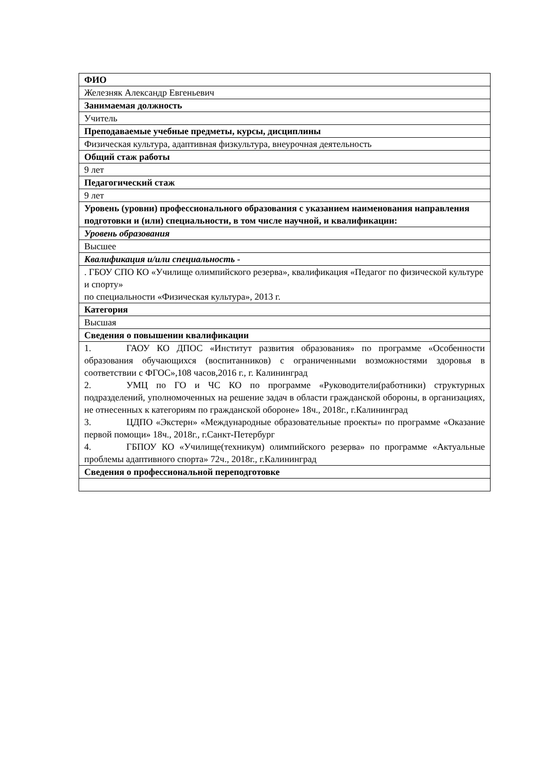| ФИО |
| Железняк Александр Евгеньевич |
| Занимаемая должность |
| Учитель |
| Преподаваемые учебные предметы, курсы, дисциплины |
| Физическая культура, адаптивная физкультура, внеурочная деятельность |
| Общий стаж работы |
| 9 лет |
| Педагогический стаж |
| 9 лет |
| Уровень (уровни) профессионального образования с указанием наименования направления подготовки и (или) специальности, в том числе научной, и квалификации: |
| Уровень образования |
| Высшее |
| Квалификация и/или специальность - |
| . ГБОУ СПО КО «Училище олимпийского резерва», квалификация «Педагог по физической культуре и спорту» по специальности «Физическая культура», 2013 г. |
| Категория |
| Высшая |
| Сведения о повышении квалификации |
| 1. ГАОУ КО ДПОС «Институт развития образования» по программе «Особенности образования обучающихся (воспитанников) с ограниченными возможностями здоровья в соответствии с ФГОС»,108 часов,2016 г., г. Калининград 2. УМЦ по ГО и ЧС КО по программе «Руководители(работники) структурных подразделений, уполномоченных на решение задач в области гражданской обороны, в организациях, не отнесенных к категориям по гражданской обороне» 18ч., 2018г., г.Калининград 3. ЦДПО «Экстерн» «Международные образовательные проекты» по программе «Оказание первой помощи» 18ч., 2018г., г.Санкт-Петербург 4. ГБПОУ КО «Училище(техникум) олимпийского резерва» по программе «Актуальные проблемы адаптивного спорта» 72ч., 2018г., г.Калининград |
| Сведения о профессиональной переподготовке |